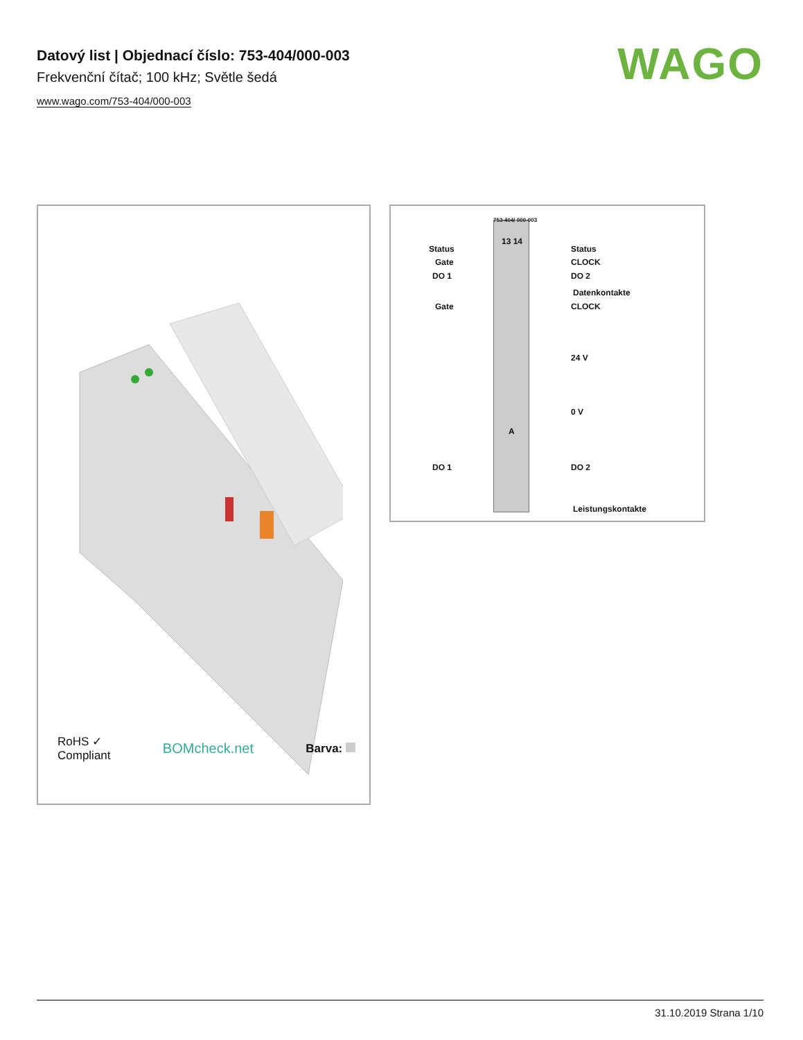Datový list | Objednací číslo: 753-404/000-003
Frekvenční čítač; 100 kHz; Světle šedá
www.wago.com/753-404/000-003
WAGO
RoHS ✓
Compliant
BOMcheck.net
Barva:
753-404/ 000-003
13 14
Status
Gate
DO 1
Gate
DO 1
Status
CLOCK
DO 2
Datenkontakte
CLOCK
24 V
0 V
A
DO 2
Leistungskontakte
31.10.2019 Strana 1/10